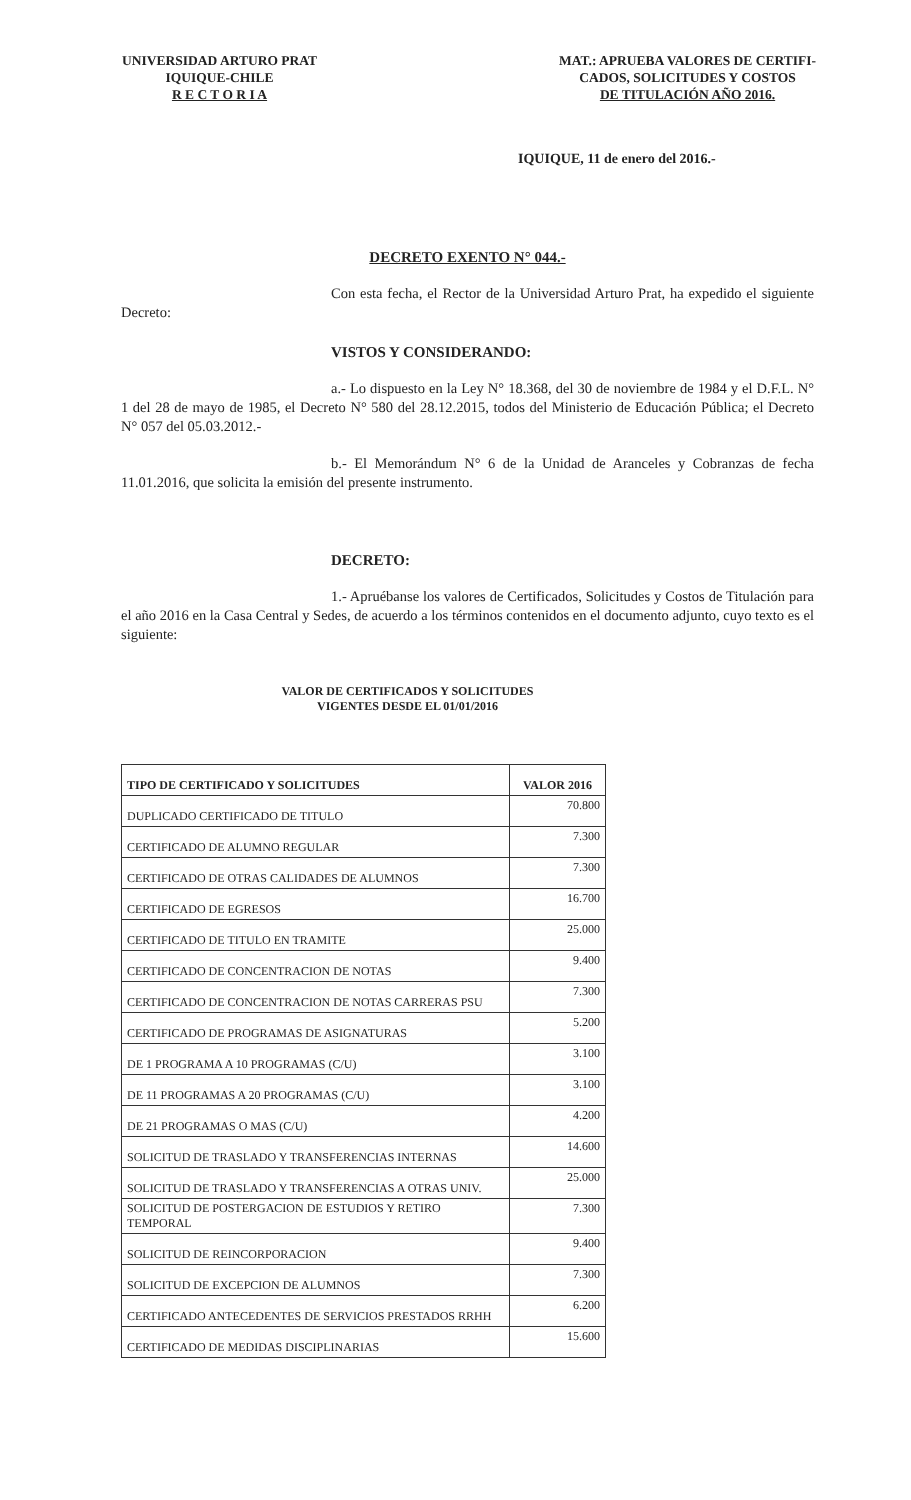UNIVERSIDAD ARTURO PRAT
IQUIQUE-CHILE
R E C T O R I A
MAT.: APRUEBA VALORES DE CERTIFI-
CADOS, SOLICITUDES Y COSTOS
DE TITULACIÓN AÑO 2016.
IQUIQUE, 11 de enero del 2016.-
DECRETO EXENTO N° 044.-
Con esta fecha, el Rector de la Universidad Arturo Prat, ha expedido el siguiente Decreto:
VISTOS Y CONSIDERANDO:
a.- Lo dispuesto en la Ley N° 18.368, del 30 de noviembre de 1984 y el D.F.L. N° 1 del 28 de mayo de 1985, el Decreto N° 580 del 28.12.2015, todos del Ministerio de Educación Pública; el Decreto N° 057 del 05.03.2012.-
b.- El Memorándum N° 6 de la Unidad de Aranceles y Cobranzas de fecha 11.01.2016, que solicita la emisión del presente instrumento.
DECRETO:
1.- Apruébanse los valores de Certificados, Solicitudes y Costos de Titulación para el año 2016 en la Casa Central y Sedes, de acuerdo a los términos contenidos en el documento adjunto, cuyo texto es el siguiente:
VALOR DE CERTIFICADOS Y SOLICITUDES
VIGENTES DESDE EL 01/01/2016
| TIPO DE CERTIFICADO Y SOLICITUDES | VALOR 2016 |
| --- | --- |
| DUPLICADO CERTIFICADO DE TITULO | 70.800 |
| CERTIFICADO DE ALUMNO REGULAR | 7.300 |
| CERTIFICADO DE OTRAS CALIDADES DE ALUMNOS | 7.300 |
| CERTIFICADO DE EGRESOS | 16.700 |
| CERTIFICADO DE TITULO EN TRAMITE | 25.000 |
| CERTIFICADO DE CONCENTRACION DE NOTAS | 9.400 |
| CERTIFICADO DE CONCENTRACION DE NOTAS CARRERAS PSU | 7.300 |
| CERTIFICADO DE PROGRAMAS DE ASIGNATURAS | 5.200 |
| DE 1 PROGRAMA A 10 PROGRAMAS (C/U) | 3.100 |
| DE 11 PROGRAMAS A 20 PROGRAMAS (C/U) | 3.100 |
| DE 21 PROGRAMAS O MAS (C/U) | 4.200 |
| SOLICITUD DE TRASLADO Y TRANSFERENCIAS INTERNAS | 14.600 |
| SOLICITUD DE TRASLADO Y TRANSFERENCIAS A OTRAS UNIV. | 25.000 |
| SOLICITUD DE POSTERGACION DE ESTUDIOS Y RETIRO TEMPORAL | 7.300 |
| SOLICITUD DE REINCORPORACION | 9.400 |
| SOLICITUD DE EXCEPCION DE ALUMNOS | 7.300 |
| CERTIFICADO ANTECEDENTES DE SERVICIOS PRESTADOS RRHH | 6.200 |
| CERTIFICADO DE MEDIDAS DISCIPLINARIAS | 15.600 |